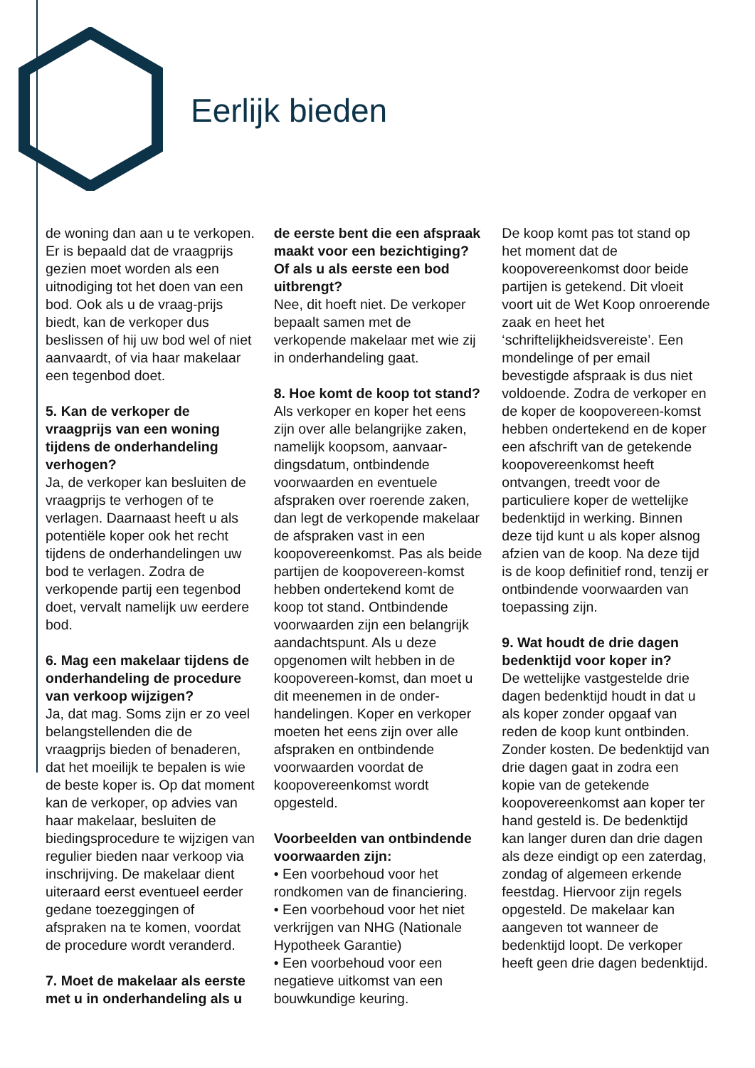Eerlijk bieden
de woning dan aan u te verkopen. Er is bepaald dat de vraagprijs gezien moet worden als een uitnodiging tot het doen van een bod. Ook als u de vraag-prijs biedt, kan de verkoper dus beslissen of hij uw bod wel of niet aanvaardt, of via haar makelaar een tegenbod doet.
5. Kan de verkoper de vraagprijs van een woning tijdens de onderhandeling verhogen?
Ja, de verkoper kan besluiten de vraagprijs te verhogen of te verlagen. Daarnaast heeft u als potentiële koper ook het recht tijdens de onderhandelingen uw bod te verlagen. Zodra de verkopende partij een tegenbod doet, vervalt namelijk uw eerdere bod.
6. Mag een makelaar tijdens de onderhandeling de procedure van verkoop wijzigen?
Ja, dat mag. Soms zijn er zo veel belangstellenden die de vraagprijs bieden of benaderen, dat het moeilijk te bepalen is wie de beste koper is. Op dat moment kan de verkoper, op advies van haar makelaar, besluiten de biedingsprocedure te wijzigen van regulier bieden naar verkoop via inschrijving. De makelaar dient uiteraard eerst eventueel eerder gedane toezeggingen of afspraken na te komen, voordat de procedure wordt veranderd.
7. Moet de makelaar als eerste met u in onderhandeling als u
de eerste bent die een afspraak maakt voor een bezichtiging? Of als u als eerste een bod uitbrengt?
Nee, dit hoeft niet. De verkoper bepaalt samen met de verkopende makelaar met wie zij in onderhandeling gaat.
8. Hoe komt de koop tot stand?
Als verkoper en koper het eens zijn over alle belangrijke zaken, namelijk koopsom, aanvaar-dingsdatum, ontbindende voorwaarden en eventuele afspraken over roerende zaken, dan legt de verkopende makelaar de afspraken vast in een koopovereenkomst. Pas als beide partijen de koopovereen-komst hebben ondertekend komt de koop tot stand. Ontbindende voorwaarden zijn een belangrijk aandachtspunt. Als u deze opgenomen wilt hebben in de koopovereen-komst, dan moet u dit meenemen in de onder-handelingen. Koper en verkoper moeten het eens zijn over alle afspraken en ontbindende voorwaarden voordat de koopovereenkomst wordt opgesteld.
Voorbeelden van ontbindende voorwaarden zijn:
• Een voorbehoud voor het rondkomen van de financiering.
• Een voorbehoud voor het niet verkrijgen van NHG (Nationale Hypotheek Garantie)
• Een voorbehoud voor een negatieve uitkomst van een bouwkundige keuring.
De koop komt pas tot stand op het moment dat de koopovereenkomst door beide partijen is getekend. Dit vloeit voort uit de Wet Koop onroerende zaak en heet het ‘schriftelijkheidsvereiste’. Een mondelinge of per email bevestigde afspraak is dus niet voldoende. Zodra de verkoper en de koper de koopovereen-komst hebben ondertekend en de koper een afschrift van de getekende koopovereenkomst heeft ontvangen, treedt voor de particuliere koper de wettelijke bedenktijd in werking. Binnen deze tijd kunt u als koper alsnog afzien van de koop. Na deze tijd is de koop definitief rond, tenzij er ontbindende voorwaarden van toepassing zijn.
9. Wat houdt de drie dagen bedenktijd voor koper in?
De wettelijke vastgestelde drie dagen bedenktijd houdt in dat u als koper zonder opgaaf van reden de koop kunt ontbinden. Zonder kosten. De bedenktijd van drie dagen gaat in zodra een kopie van de getekende koopovereenkomst aan koper ter hand gesteld is. De bedenktijd kan langer duren dan drie dagen als deze eindigt op een zaterdag, zondag of algemeen erkende feestdag. Hiervoor zijn regels opgesteld. De makelaar kan aangeven tot wanneer de bedenktijd loopt. De verkoper heeft geen drie dagen bedenktijd.